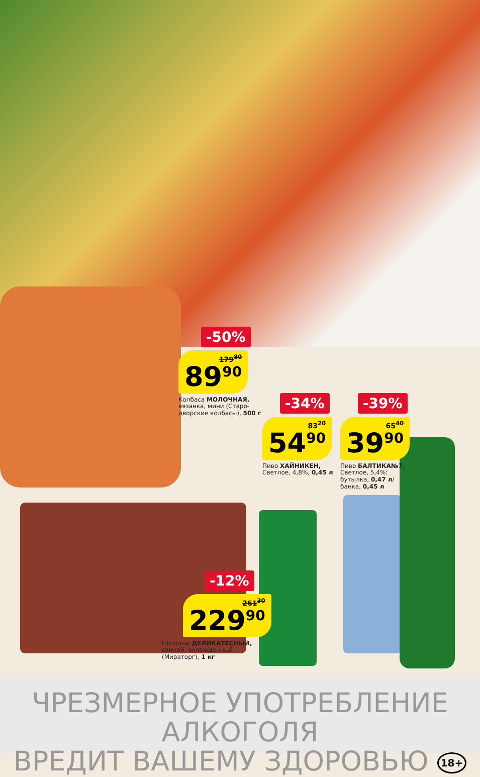-50%
179<sup>80</sup>
89<sup>90</sup>
Колбаса МОЛОЧНАЯ,
вязанка, мини (Старо-
дворские колбасы), 500 г
-34%
83<sup>20</sup>
54<sup>90</sup>
Пиво ХАЙНИКЕН,
Светлое, 4,8%, 0,45 л
-39%
65<sup>40</sup>
39<sup>90</sup>
Пиво БАЛТИКА№7,
Светлое, 5,4%:
бутылка, 0,47 л/
банка, 0,45 л
-12%
261<sup>30</sup>
229<sup>90</sup>
Шашлык ДЕЛИКАТЕСНЫЙ,
свиной, охлажденный
(Мираторг), 1 кг
ЧРЕЗМЕРНОЕ УПОТРЕБЛЕНИЕ АЛКОГОЛЯ
ВРЕДИТ ВАШЕМУ ЗДОРОВЬЮ 18+